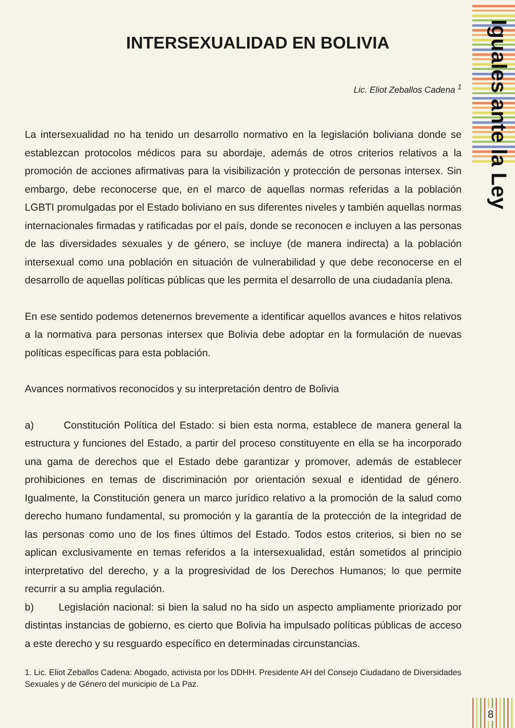Iguales ante la Ley
INTERSEXUALIDAD EN BOLIVIA
Lic. Eliot Zeballos Cadena <sup>1</sup>
La intersexualidad no ha tenido un desarrollo normativo en la legislación boliviana donde se establezcan protocolos médicos para su abordaje, además de otros criterios relativos a la promoción de acciones afirmativas para la visibilización y protección de personas intersex. Sin embargo, debe reconocerse que, en el marco de aquellas normas referidas a la población LGBTI promulgadas por el Estado boliviano en sus diferentes niveles y también aquellas normas internacionales firmadas y ratificadas por el país, donde se reconocen e incluyen a las personas de las diversidades sexuales y de género, se incluye (de manera indirecta) a la población intersexual como una población en situación de vulnerabilidad y que debe reconocerse en el desarrollo de aquellas políticas públicas que les permita el desarrollo de una ciudadanía plena.
En ese sentido podemos detenernos brevemente a identificar aquellos avances e hitos relativos a la normativa para personas intersex que Bolivia debe adoptar en la formulación de nuevas políticas específicas para esta población.
Avances normativos reconocidos y su interpretación dentro de Bolivia
a) Constitución Política del Estado: si bien esta norma, establece de manera general la estructura y funciones del Estado, a partir del proceso constituyente en ella se ha incorporado una gama de derechos que el Estado debe garantizar y promover, además de establecer prohibiciones en temas de discriminación por orientación sexual e identidad de género. Igualmente, la Constitución genera un marco jurídico relativo a la promoción de la salud como derecho humano fundamental, su promoción y la garantía de la protección de la integridad de las personas como uno de los fines últimos del Estado. Todos estos criterios, si bien no se aplican exclusivamente en temas referidos a la intersexualidad, están sometidos al principio interpretativo del derecho, y a la progresividad de los Derechos Humanos; lo que permite recurrir a su amplia regulación.
b) Legislación nacional: si bien la salud no ha sido un aspecto ampliamente priorizado por distintas instancias de gobierno, es cierto que Bolivia ha impulsado políticas públicas de acceso a este derecho y su resguardo específico en determinadas circunstancias.
1. Lic. Eliot Zeballos Cadena: Abogado, activista por los DDHH. Presidente AH del Consejo Ciudadano de Diversidades Sexuales y de Género del municipio de La Paz.
8